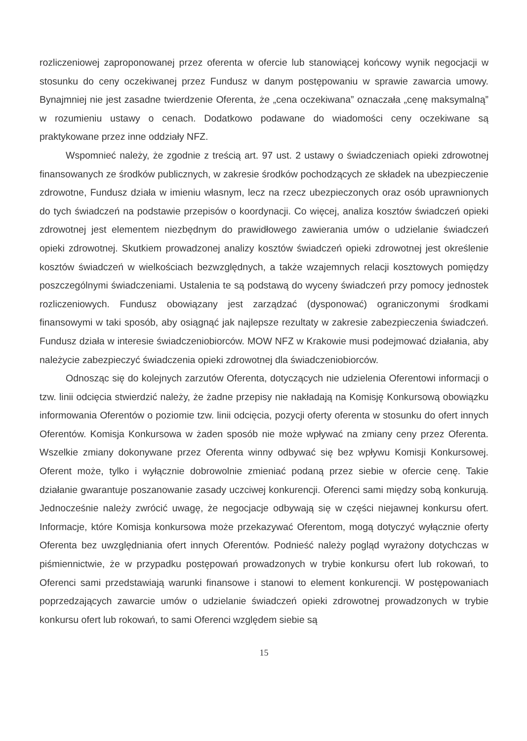rozliczeniowej zaproponowanej przez oferenta w ofercie lub stanowiącej końcowy wynik negocjacji w stosunku do ceny oczekiwanej przez Fundusz w danym postępowaniu w sprawie zawarcia umowy. Bynajmniej nie jest zasadne twierdzenie Oferenta, że „cena oczekiwana” oznaczała „cenę maksymalną” w rozumieniu ustawy o cenach. Dodatkowo podawane do wiadomości ceny oczekiwane są praktykowane przez inne oddziały NFZ.
Wspomnieć należy, że zgodnie z treścią art. 97 ust. 2 ustawy o świadczeniach opieki zdrowotnej finansowanych ze środków publicznych, w zakresie środków pochodzących ze składek na ubezpieczenie zdrowotne, Fundusz działa w imieniu własnym, lecz na rzecz ubezpieczonych oraz osób uprawnionych do tych świadczeń na podstawie przepisów o koordynacji. Co więcej, analiza kosztów świadczeń opieki zdrowotnej jest elementem niezbędnym do prawidłowego zawierania umów o udzielanie świadczeń opieki zdrowotnej. Skutkiem prowadzonej analizy kosztów świadczeń opieki zdrowotnej jest określenie kosztów świadczeń w wielkościach bezwzględnych, a także wzajemnych relacji kosztowych pomiędzy poszczególnymi świadczeniami. Ustalenia te są podstawą do wyceny świadczeń przy pomocy jednostek rozliczeniowych. Fundusz obowiązany jest zarządzać (dysponować) ograniczonymi środkami finansowymi w taki sposób, aby osiągnąć jak najlepsze rezultaty w zakresie zabezpieczenia świadczeń. Fundusz działa w interesie świadczeniobiorców. MOW NFZ w Krakowie musi podejmować działania, aby należycie zabezpieczyć świadczenia opieki zdrowotnej dla świadczeniobiorców.
Odnosząc się do kolejnych zarzutów Oferenta, dotyczących nie udzielenia Oferentowi informacji o tzw. linii odcięcia stwierdzić należy, że żadne przepisy nie nakładają na Komisję Konkursową obowiązku informowania Oferentów o poziomie tzw. linii odcięcia, pozycji oferty oferenta w stosunku do ofert innych Oferentów. Komisja Konkursowa w żaden sposób nie może wpływać na zmiany ceny przez Oferenta. Wszelkie zmiany dokonywane przez Oferenta winny odbywać się bez wpływu Komisji Konkursowej. Oferent może, tylko i wyłącznie dobrowolnie zmieniać podaną przez siebie w ofercie cenę. Takie działanie gwarantuje poszanowanie zasady uczciwej konkurencji. Oferenci sami między sobą konkurują. Jednocześnie należy zwrócić uwagę, że negocjacje odbywają się w części niejawnej konkursu ofert. Informacje, które Komisja konkursowa może przekazywać Oferentom, mogą dotyczyć wyłącznie oferty Oferenta bez uwzględniania ofert innych Oferentów. Podnieść należy pogląd wyrażony dotychczas w piśmiennictwie, że w przypadku postępowań prowadzonych w trybie konkursu ofert lub rokowań, to Oferenci sami przedstawiają warunki finansowe i stanowi to element konkurencji. W postępowaniach poprzedzających zawarcie umów o udzielanie świadczeń opieki zdrowotnej prowadzonych w trybie konkursu ofert lub rokowań, to sami Oferenci względem siebie są
15